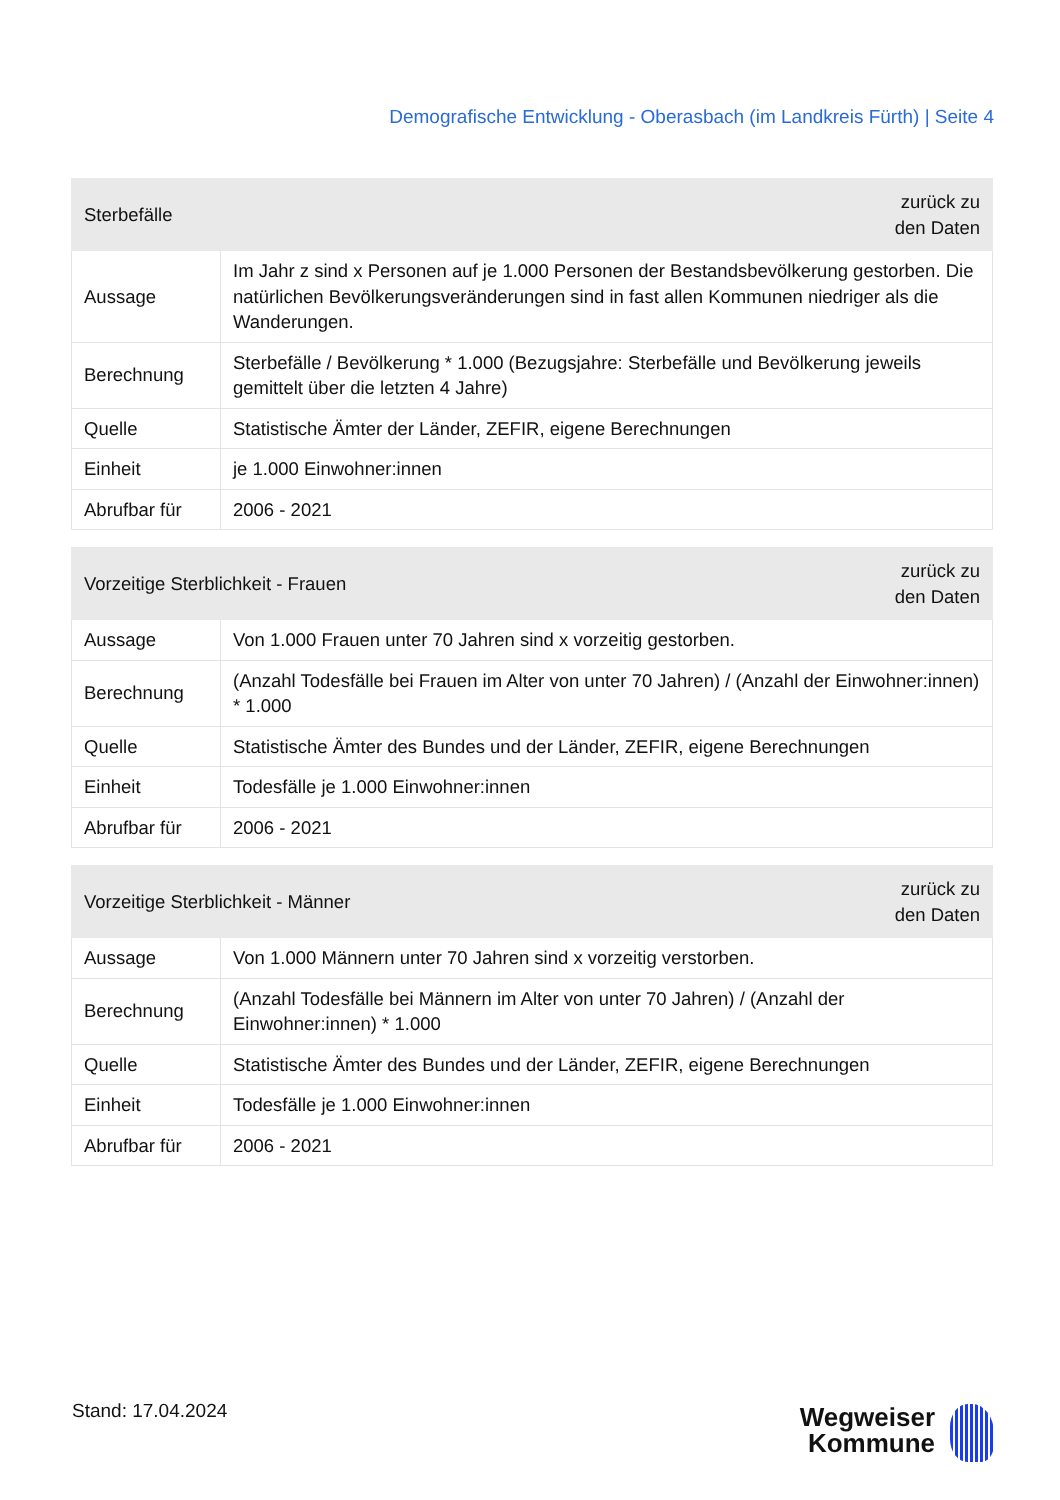Demografische Entwicklung - Oberasbach (im Landkreis Fürth) | Seite 4
| Sterbefälle | | zurück zu den Daten |
| --- | --- | --- |
| Aussage | Im Jahr z sind x Personen auf je 1.000 Personen der Bestandsbevölkerung gestorben. Die natürlichen Bevölkerungsveränderungen sind in fast allen Kommunen niedriger als die Wanderungen. | |
| Berechnung | Sterbefälle / Bevölkerung * 1.000 (Bezugsjahre: Sterbefälle und Bevölkerung jeweils gemittelt über die letzten 4 Jahre) | |
| Quelle | Statistische Ämter der Länder, ZEFIR, eigene Berechnungen | |
| Einheit | je 1.000 Einwohner:innen | |
| Abrufbar für | 2006 - 2021 | |
| Vorzeitige Sterblichkeit - Frauen | | zurück zu den Daten |
| --- | --- | --- |
| Aussage | Von 1.000 Frauen unter 70 Jahren sind x vorzeitig gestorben. | |
| Berechnung | (Anzahl Todesfälle bei Frauen im Alter von unter 70 Jahren) / (Anzahl der Einwohner:innen) * 1.000 | |
| Quelle | Statistische Ämter des Bundes und der Länder, ZEFIR, eigene Berechnungen | |
| Einheit | Todesfälle je 1.000 Einwohner:innen | |
| Abrufbar für | 2006 - 2021 | |
| Vorzeitige Sterblichkeit - Männer | | zurück zu den Daten |
| --- | --- | --- |
| Aussage | Von 1.000 Männern unter 70 Jahren sind x vorzeitig verstorben. | |
| Berechnung | (Anzahl Todesfälle bei Männern im Alter von unter 70 Jahren) / (Anzahl der Einwohner:innen) * 1.000 | |
| Quelle | Statistische Ämter des Bundes und der Länder, ZEFIR, eigene Berechnungen | |
| Einheit | Todesfälle je 1.000 Einwohner:innen | |
| Abrufbar für | 2006 - 2021 | |
Stand: 17.04.2024
Wegweiser
Kommune